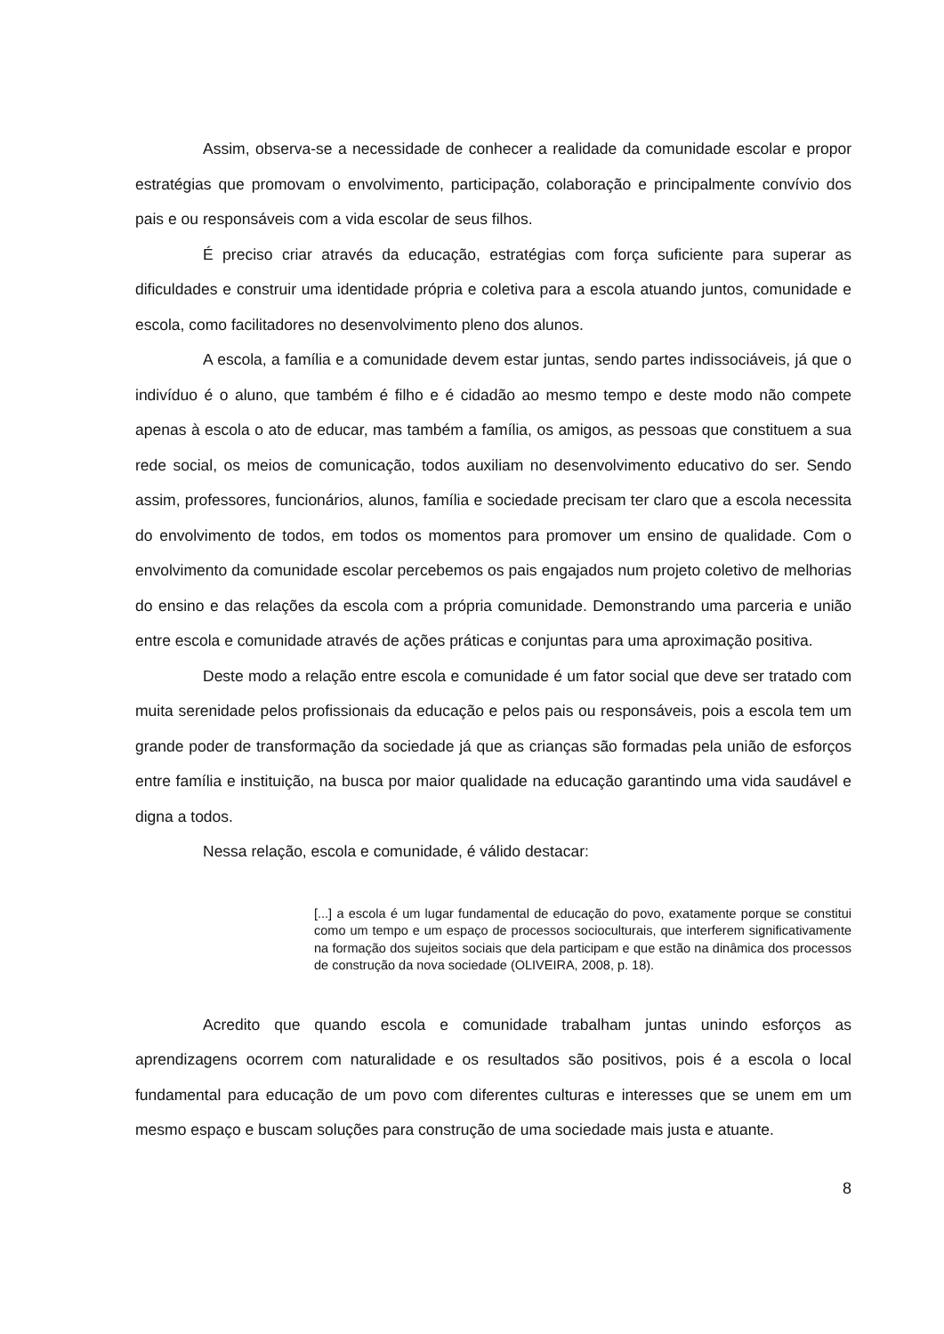Assim, observa-se a necessidade de conhecer a realidade da comunidade escolar e propor estratégias que promovam o envolvimento, participação, colaboração e principalmente convívio dos pais e ou responsáveis com a vida escolar de seus filhos.
É preciso criar através da educação, estratégias com força suficiente para superar as dificuldades e construir uma identidade própria e coletiva para a escola atuando juntos, comunidade e escola, como facilitadores no desenvolvimento pleno dos alunos.
A escola, a família e a comunidade devem estar juntas, sendo partes indissociáveis, já que o indivíduo é o aluno, que também é filho e é cidadão ao mesmo tempo e deste modo não compete apenas à escola o ato de educar, mas também a família, os amigos, as pessoas que constituem a sua rede social, os meios de comunicação, todos auxiliam no desenvolvimento educativo do ser. Sendo assim, professores, funcionários, alunos, família e sociedade precisam ter claro que a escola necessita do envolvimento de todos, em todos os momentos para promover um ensino de qualidade. Com o envolvimento da comunidade escolar percebemos os pais engajados num projeto coletivo de melhorias do ensino e das relações da escola com a própria comunidade. Demonstrando uma parceria e união entre escola e comunidade através de ações práticas e conjuntas para uma aproximação positiva.
Deste modo a relação entre escola e comunidade é um fator social que deve ser tratado com muita serenidade pelos profissionais da educação e pelos pais ou responsáveis, pois a escola tem um grande poder de transformação da sociedade já que as crianças são formadas pela união de esforços entre família e instituição, na busca por maior qualidade na educação garantindo uma vida saudável e digna a todos.
Nessa relação, escola e comunidade, é válido destacar:
[...] a escola é um lugar fundamental de educação do povo, exatamente porque se constitui como um tempo e um espaço de processos socioculturais, que interferem significativamente na formação dos sujeitos sociais que dela participam e que estão na dinâmica dos processos de construção da nova sociedade (OLIVEIRA, 2008, p. 18).
Acredito que quando escola e comunidade trabalham juntas unindo esforços as aprendizagens ocorrem com naturalidade e os resultados são positivos, pois é a escola o local fundamental para educação de um povo com diferentes culturas e interesses que se unem em um mesmo espaço e buscam soluções para construção de uma sociedade mais justa e atuante.
8